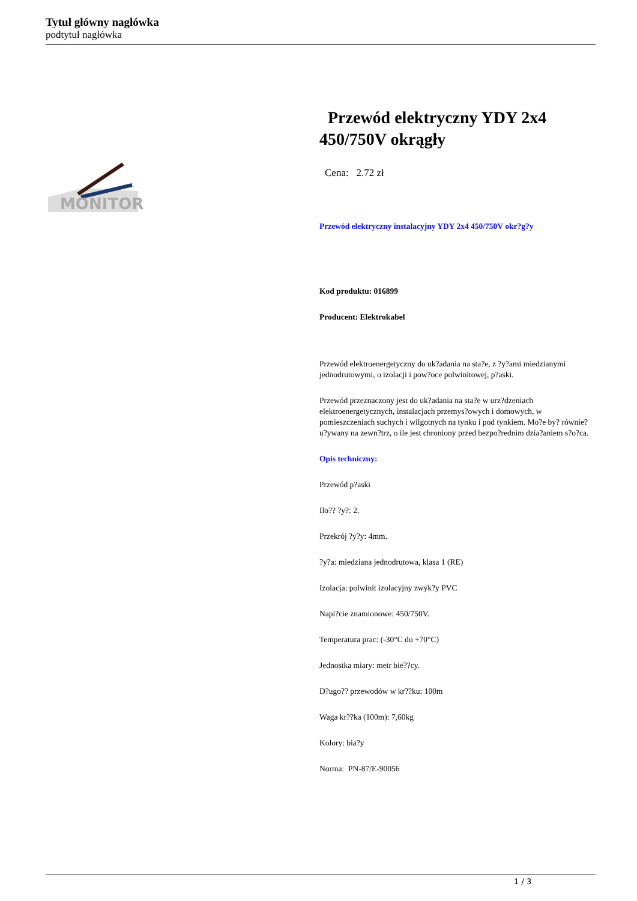Tytuł główny nagłówka
podtytuł nagłówka
MONITOR
Przewód elektryczny YDY 2x4 450/750V okrągły
Cena: 2.72 zł
Przewód elektryczny instalacyjny YDY 2x4 450/750V okr?g?y
Kod produktu: 016899
Producent: Elektrokabel
Przewód elektroenergetyczny do uk?adania na sta?e, z ?y?ami miedzianymi jednodrutowymi, o izolacji i pow?oce polwinitowej, p?aski.
Przewód przeznaczony jest do uk?adania na sta?e w urz?dzeniach elektroenergetycznych, instalacjach przemys?owych i domowych, w pomieszczeniach suchych i wilgotnych na tynku i pod tynkiem. Mo?e by? równie? u?ywany na zewn?trz, o ile jest chroniony przed bezpo?rednim dzia?aniem s?o?ca.
Opis techniczny:
Przewód p?aski
Ilo?? ?y?: 2.
Przekrój ?y?y: 4mm.
?y?a: miedziana jednodrutowa, klasa 1 (RE)
Izolacja: polwinit izolacyjny zwyk?y PVC
Napi?cie znamionowe: 450/750V.
Temperatura prac: (-30°C do +70°C)
Jednostka miary: metr bie??cy.
D?ugo?? przewodów w kr??ku: 100m
Waga kr??ka (100m): 7,60kg
Kolory: bia?y
Norma: PN-87/E-90056
1 / 3